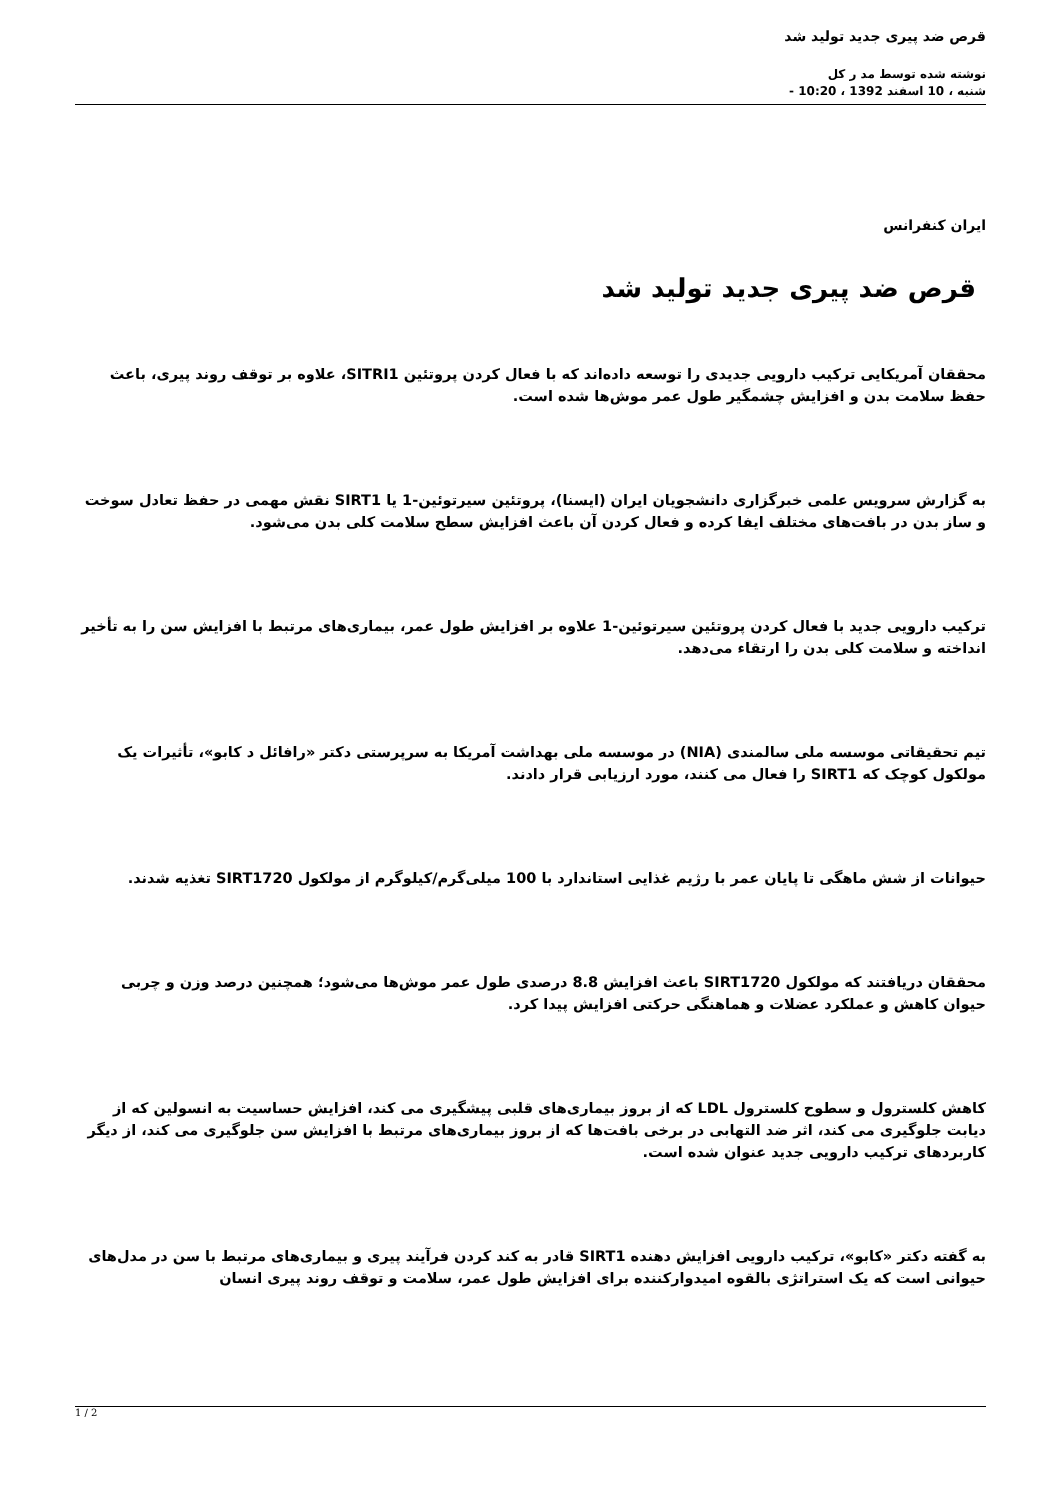قرص ضد پیری جدید تولید شد
نوشته شده توسط مد ر کل
شنبه ، 10 اسفند 1392 ، 10:20 -
ایران کنفرانس
قرص ضد پیری جدید تولید شد
محققان آمریکایی ترکیب دارویی جدیدی را توسعه داده‌اند که با فعال کردن پروتئین SITRI1، علاوه بر توقف روند پیری، باعث حفظ سلامت بدن و افزایش چشمگیر طول عمر موش‌ها شده است.
به گزارش سرویس علمی خبرگزاری دانشجویان ایران (ایسنا)، پروتئین سیرتوئین-1 یا SIRT1 نقش مهمی در حفظ تعادل سوخت و ساز بدن در بافت‌های مختلف ایفا کرده و فعال کردن آن باعث افزایش سطح سلامت کلی بدن می‌شود.
ترکیب دارویی جدید با فعال کردن پروتئین سیرتوئین-1 علاوه بر افزایش طول عمر، بیماری‌های مرتبط با افزایش سن را به تأخیر انداخته و سلامت کلی بدن را ارتقاء می‌دهد.
تیم تحقیقاتی موسسه ملی سالمندی (NIA) در موسسه ملی بهداشت آمریکا به سرپرستی دکتر «رافائل د کابو»، تأثیرات یک مولکول کوچک که SIRT1 را فعال می کنند، مورد ارزیابی قرار دادند.
حیوانات از شش ماهگی تا پایان عمر با رژیم غذایی استاندارد با 100 میلی‌گرم/کیلوگرم از مولکول SIRT1720 تغذیه شدند.
محققان دریافتند که مولکول SIRT1720 باعث افزایش 8.8 درصدی طول عمر موش‌ها می‌شود؛ همچنین درصد وزن و چربی حیوان کاهش و عملکرد عضلات و هماهنگی حرکتی افزایش پیدا کرد.
کاهش کلسترول و سطوح کلسترول LDL که از بروز بیماری‌های قلبی پیشگیری می کند، افزایش حساسیت به انسولین که از دیابت جلوگیری می کند، اثر ضد التهابی در برخی بافت‌ها که از بروز بیماری‌های مرتبط با افزایش سن جلوگیری می کند، از دیگر کاربردهای ترکیب دارویی جدید عنوان شده است.
به گفته دکتر «کابو»، ترکیب دارویی افزایش دهنده SIRT1 قادر به کند کردن فرآیند پیری و بیماری‌های مرتبط با سن در مدل‌های حیوانی است که یک استراتژی بالقوه امیدوارکننده برای افزایش طول عمر، سلامت و توقف روند پیری انسان
1 / 2